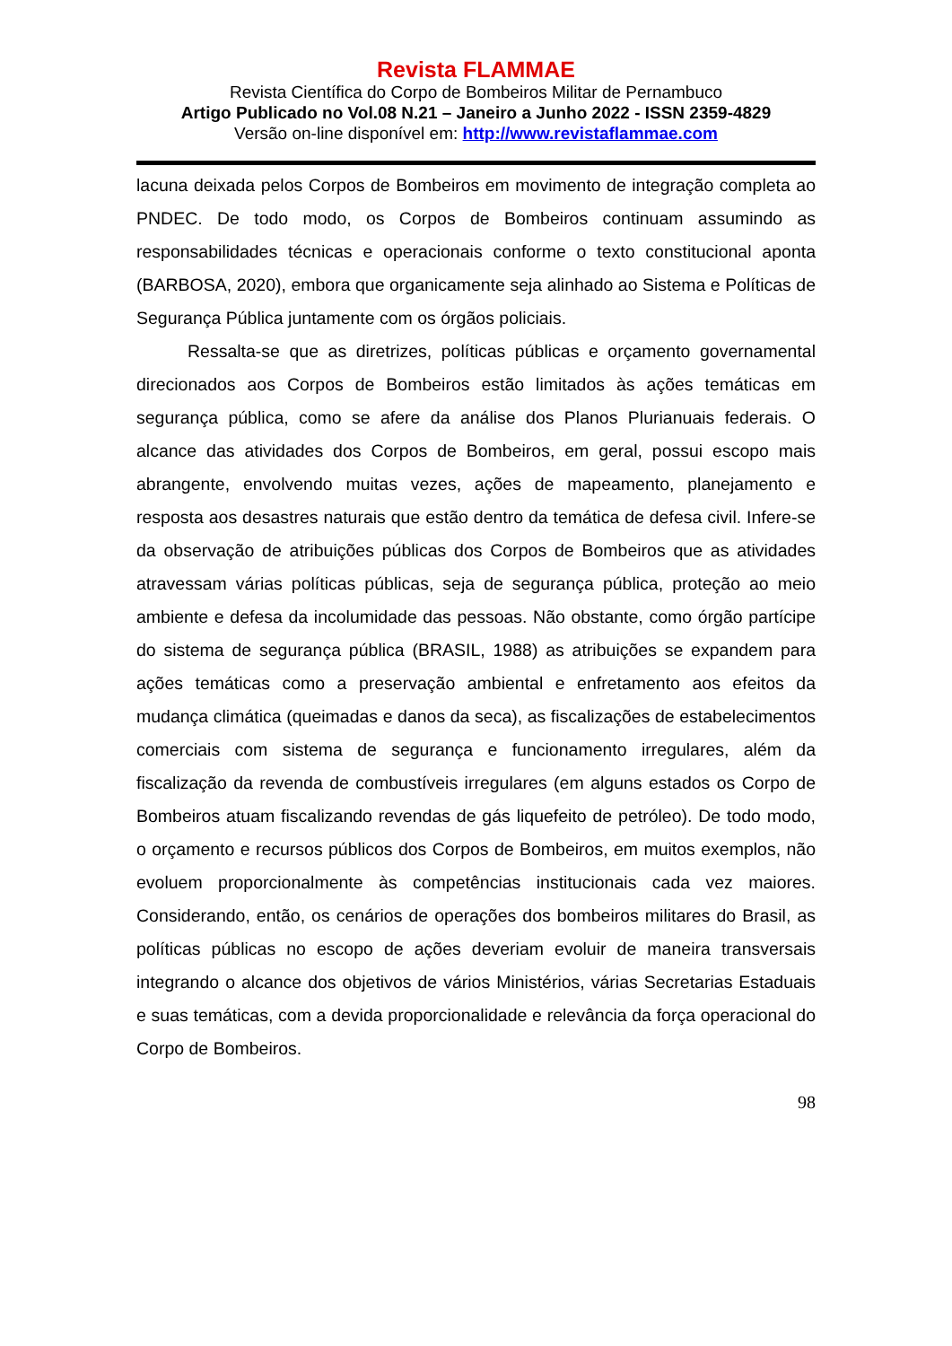Revista FLAMMAE
Revista Científica do Corpo de Bombeiros Militar de Pernambuco
Artigo Publicado no Vol.08 N.21 – Janeiro a Junho 2022 - ISSN 2359-4829
Versão on-line disponível em: http://www.revistaflammae.com
lacuna deixada pelos Corpos de Bombeiros em movimento de integração completa ao PNDEC. De todo modo, os Corpos de Bombeiros continuam assumindo as responsabilidades técnicas e operacionais conforme o texto constitucional aponta (BARBOSA, 2020), embora que organicamente seja alinhado ao Sistema e Políticas de Segurança Pública juntamente com os órgãos policiais.
Ressalta-se que as diretrizes, políticas públicas e orçamento governamental direcionados aos Corpos de Bombeiros estão limitados às ações temáticas em segurança pública, como se afere da análise dos Planos Plurianuais federais. O alcance das atividades dos Corpos de Bombeiros, em geral, possui escopo mais abrangente, envolvendo muitas vezes, ações de mapeamento, planejamento e resposta aos desastres naturais que estão dentro da temática de defesa civil. Infere-se da observação de atribuições públicas dos Corpos de Bombeiros que as atividades atravessam várias políticas públicas, seja de segurança pública, proteção ao meio ambiente e defesa da incolumidade das pessoas. Não obstante, como órgão partícipe do sistema de segurança pública (BRASIL, 1988) as atribuições se expandem para ações temáticas como a preservação ambiental e enfretamento aos efeitos da mudança climática (queimadas e danos da seca), as fiscalizações de estabelecimentos comerciais com sistema de segurança e funcionamento irregulares, além da fiscalização da revenda de combustíveis irregulares (em alguns estados os Corpo de Bombeiros atuam fiscalizando revendas de gás liquefeito de petróleo). De todo modo, o orçamento e recursos públicos dos Corpos de Bombeiros, em muitos exemplos, não evoluem proporcionalmente às competências institucionais cada vez maiores. Considerando, então, os cenários de operações dos bombeiros militares do Brasil, as políticas públicas no escopo de ações deveriam evoluir de maneira transversais integrando o alcance dos objetivos de vários Ministérios, várias Secretarias Estaduais e suas temáticas, com a devida proporcionalidade e relevância da força operacional do Corpo de Bombeiros.
98